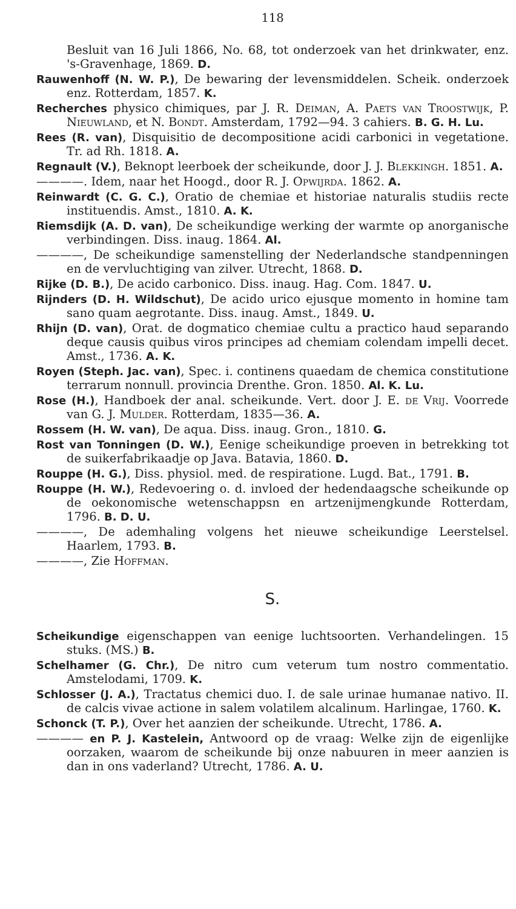118
Besluit van 16 Juli 1866, No. 68, tot onderzoek van het drinkwater, enz. 's-Gravenhage, 1869. D.
Rauwenhoff (N. W. P.), De bewaring der levensmiddelen. Scheik. onderzoek enz. Rotterdam, 1857. K.
Recherches physico chimiques, par J. R. Deiman, A. Paets van Troostwijk, P. Nieuwland, et N. Bondt. Amsterdam, 1792—94. 3 cahiers. B. G. H. Lu.
Rees (R. van), Disquisitio de decompositione acidi carbonici in vegetatione. Tr. ad Rh. 1818. A.
Regnault (V.), Beknopt leerboek der scheikunde, door J. J. Blekkingh. 1851. A.
————. Idem, naar het Hoogd., door R. J. Opwijrda. 1862. A.
Reinwardt (C. G. C.), Oratio de chemiae et historiae naturalis studiis recte instituendis. Amst., 1810. A. K.
Riemsdijk (A. D. van), De scheikundige werking der warmte op anorganische verbindingen. Diss. inaug. 1864. Al.
————, De scheikundige samenstelling der Nederlandsche standpenningen en de vervluchtiging van zilver. Utrecht, 1868. D.
Rijke (D. B.), De acido carbonico. Diss. inaug. Hag. Com. 1847. U.
Rijnders (D. H. Wildschut), De acido urico ejusque momento in homine tam sano quam aegrotante. Diss. inaug. Amst., 1849. U.
Rhijn (D. van), Orat. de dogmatico chemiae cultu a practico haud separando deque causis quibus viros principes ad chemiam colendam impelli decet. Amst., 1736. A. K.
Royen (Steph. Jac. van), Spec. i. continens quaedam de chemica constitutione terrarum nonnull. provincia Drenthe. Gron. 1850. Al. K. Lu.
Rose (H.), Handboek der anal. scheikunde. Vert. door J. E. de Vrij. Voorrede van G. J. Mulder. Rotterdam, 1835—36. A.
Rossem (H. W. van), De aqua. Diss. inaug. Gron., 1810. G.
Rost van Tonningen (D. W.), Eenige scheikundige proeven in betrekking tot de suikerfabrikaadje op Java. Batavia, 1860. D.
Rouppe (H. G.), Diss. physiol. med. de respiratione. Lugd. Bat., 1791. B.
Rouppe (H. W.), Redevoering o. d. invloed der hedendaagsche scheikunde op de oekonomische wetenschappsn en artzenijmengkunde Rotterdam, 1796. B. D. U.
————, De ademhaling volgens het nieuwe scheikundige Leerstelsel. Haarlem, 1793. B.
————, Zie Hoffman.
S.
Scheikundige eigenschappen van eenige luchtsoorten. Verhandelingen. 15 stuks. (MS.) B.
Schelhamer (G. Chr.), De nitro cum veterum tum nostro commentatio. Amstelodami, 1709. K.
Schlosser (J. A.), Tractatus chemici duo. I. de sale urinae humanae nativo. II. de calcis vivae actione in salem volatilem alcalinum. Harlingae, 1760. K.
Schonck (T. P.), Over het aanzien der scheikunde. Utrecht, 1786. A.
———— en P. J. Kastelein, Antwoord op de vraag: Welke zijn de eigenlijke oorzaken, waarom de scheikunde bij onze nabuuren in meer aanzien is dan in ons vaderland? Utrecht, 1786. A. U.